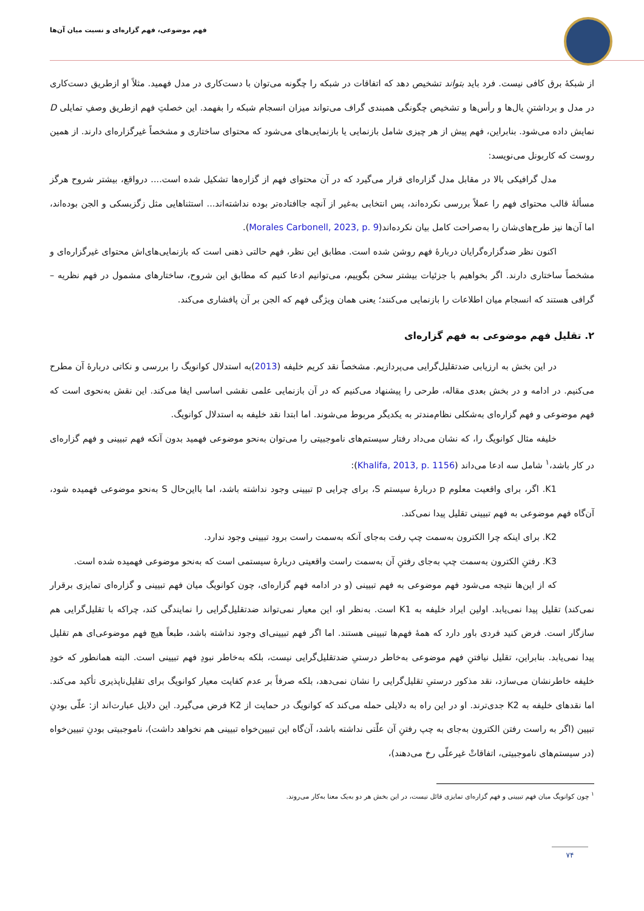فهم موضوعی، فهم گزاره‌ای و نسبت میان آن‌ها
از شبکهٔ برق کافی نیست. فرد باید بتواند تشخیص دهد که اتفاقات در شبکه را چگونه می‌توان با دست‌کاری در مدل فهمید. مثلاً او ازطریق دست‌کاری در مدل و برداشتنِ یال‌ها و رأس‌ها و تشخیص چگونگی همبندی گراف می‌تواند میزان انسجام شبکه را بفهمد. این خصلتِ فهم ازطریق وصفِ تمایلی D نمایش داده می‌شود. بنابراین، فهم پیش از هر چیزی شامل بازنمایی یا بازنمایی‌های می‌شود که محتوای ساختاری و مشخصاً غیرگزاره‌ای دارند. از همین روست که کاربونل می‌نویسد:
مدل گرافیکی بالا در مقابل مدل گزاره‌ای قرار می‌گیرد که در آن محتوای فهم از گزاره‌ها تشکیل شده است.... درواقع، بیشتر شروح هرگز مسألهٔ قالب محتوای فهم را عملاً بررسی نکرده‌اند، پس انتخابی به‌غیر از آنچه جاافتاده‌تر بوده نداشته‌اند... استثناهایی مثل زگزبسکی و الجن بوده‌اند، اما آن‌ها نیز طرح‌های‌شان را به‌صراحت کامل بیان نکرده‌اند(Morales Carbonell, 2023, p. 9).
اکنون نظر ضدگزاره‌گرایان دربارهٔ فهم روشن شده است. مطابق این نظر، فهم حالتی ذهنی است که بازنمایی‌های‌اش محتوای غیرگزاره‌ای و مشخصاً ساختاری دارند. اگر بخواهیم با جزئیات بیشتر سخن بگوییم، می‌توانیم ادعا کنیم که مطابق این شروح، ساختارهای مشمول در فهم نظریه – گرافی هستند که انسجام میان اطلاعات را بازنمایی می‌کنند؛ یعنی همان ویژگی فهم که الجن بر آن پافشاری می‌کند.
۲. تقلیل فهم موضوعی به فهم گزاره‌ای
در این بخش به ارزیابی ضدتقلیل‌گرایی می‌پردازیم. مشخصاً نقد کریم خلیفه (2013)به استدلال کوانویگ را بررسی و نکاتی دربارهٔ آن مطرح می‌کنیم. در ادامه و در بخش بعدی مقاله، طرحی را پیشنهاد می‌کنیم که در آن بازنمایی علمی نقشی اساسی ایفا می‌کند. این نقش به‌نحوی است که فهم موضوعی و فهم گزاره‌ای به‌شکلی نظام‌مندتر به یکدیگر مربوط می‌شوند. اما ابتدا نقد خلیفه به استدلال کوانویگ.
خلیفه مثال کوانویگ را، که نشان می‌داد رفتار سیستم‌های ناموجبیتی را می‌توان به‌نحو موضوعی فهمید بدون آنکه فهم تبیینی و فهم گزاره‌ای در کار باشد،<sup>۱</sup> شامل سه ادعا می‌داند (Khalifa, 2013, p. 1156):
K1. اگر، برای واقعیت معلوم p دربارهٔ سیستم S، برای چرایی p تبیینی وجود نداشته باشد، اما بااین‌حال S به‌نحو موضوعی فهمیده شود، آن‌گاه فهم موضوعی به فهم تبیینی تقلیل پیدا نمی‌کند.
K2. برای اینکه چرا الکترون به‌سمت چپ رفت به‌جای آنکه به‌سمت راست برود تبیینی وجود ندارد.
K3. رفتنِ الکترون به‌سمت چپ به‌جای رفتنِ آن به‌سمت راست واقعیتی دربارهٔ سیستمی است که به‌نحو موضوعی فهمیده شده است.
که از این‌ها نتیجه می‌شود فهم موضوعی به فهم تبیینی (و در ادامه فهم گزاره‌ای، چون کوانویگ میان فهم تبیینی و گزاره‌ای تمایزی برقرار نمی‌کند) تقلیل پیدا نمی‌یابد. اولین ایراد خلیفه به K1 است. به‌نظر او، این معیار نمی‌تواند ضدتقلیل‌گرایی را نمایندگی کند، چراکه با تقلیل‌گرایی هم سازگار است. فرض کنید فردی باور دارد که همهٔ فهم‌ها تبیینی هستند. اما اگر فهم تبیینی‌ای وجود نداشته باشد، طبعاً هیچ فهم موضوعی‌ای هم تقلیل پیدا نمی‌یابد. بنابراین، تقلیل نیافتنِ فهم موضوعی به‌خاطر درستیِ ضدتقلیل‌گرایی نیست، بلکه به‌خاطر نبودِ فهم تبیینی است. البته همانطور که خودِ خلیفه خاطرنشان می‌سازد، نقد مذکور درستیِ تقلیل‌گرایی را نشان نمی‌دهد، بلکه صرفاً بر عدم کفایت معیار کوانویگ برای تقلیل‌ناپذیری تأکید می‌کند. اما نقدهای خلیفه به K2 جدی‌ترند. او در این راه به دلایلی حمله می‌کند که کوانویگ در حمایت از K2 فرض می‌گیرد. این دلایل عبارت‌اند از: علّی بودنِ تبیین (اگر به راست رفتن الکترون به‌جای به چپ رفتنِ آن علّتی نداشته باشد، آن‌گاه این تبیین‌خواه تبیینی هم نخواهد داشت)، ناموجبیتی بودنِ تبیین‌خواه (در سیستم‌های ناموجبیتی، اتفاقاتْ غیرعلّی رخ می‌دهند)،
<sup>۱</sup> چون کوانویگ میان فهم تبیینی و فهم گزاره‌ای تمایزی قائل نیست، در این بخش هر دو به‌یک معنا به‌کار می‌روند.
۷۴